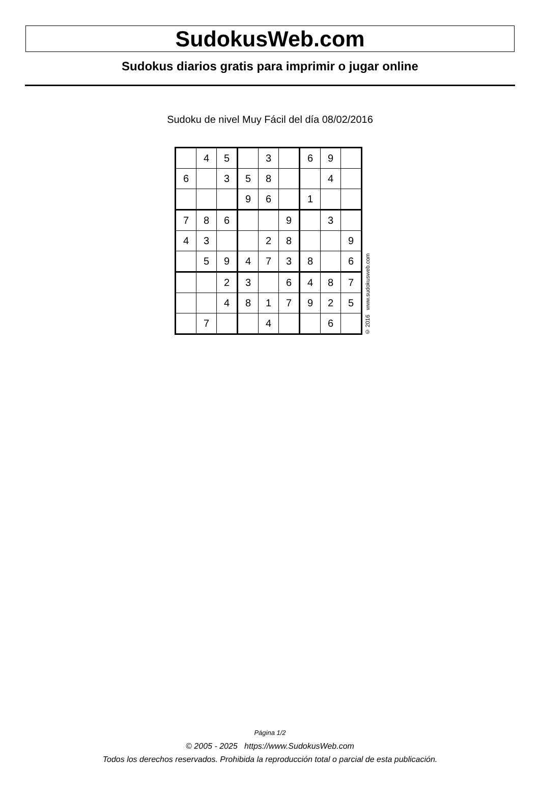SudokusWeb.com
Sudokus diarios gratis para imprimir o jugar online
Sudoku de nivel Muy Fácil del día 08/02/2016
| | 4 | 5 | | 3 | | 6 | 9 | |
| 6 | | 3 | 5 | 8 | | | 4 | |
| | | | 9 | 6 | | 1 | | |
| 7 | 8 | 6 | | | 9 | | 3 | |
| 4 | 3 | | | 2 | 8 | | | 9 |
| | 5 | 9 | 4 | 7 | 3 | 8 | | 6 |
| | | 2 | 3 | | 6 | 4 | 8 | 7 |
| | | 4 | 8 | 1 | 7 | 9 | 2 | 5 |
| | 7 | | | 4 | | | 6 | |
© 2016 www.sudokusweb.com
Página 1/2
© 2005 - 2025 https://www.SudokusWeb.com
Todos los derechos reservados. Prohibida la reproducción total o parcial de esta publicación.